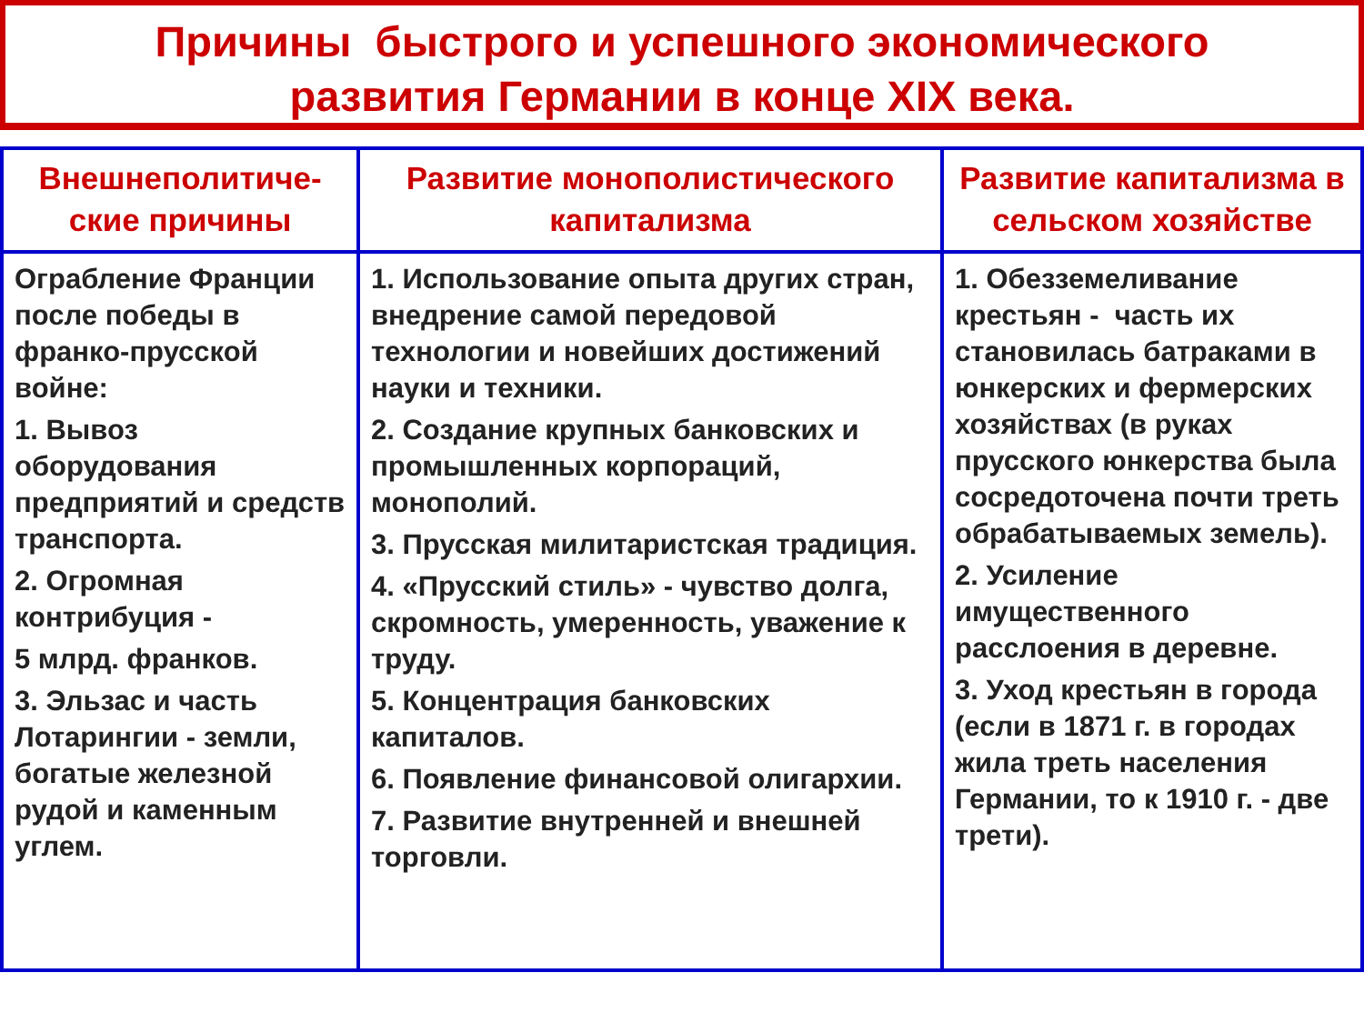Причины быстрого и успешного экономического
развития Германии в конце XIX века.
| Внешнеполитиче- ские причины | Развитие монополистического капитализма | Развитие капитализма в сельском хозяйстве |
| --- | --- | --- |
| Ограбление Франции после победы в франко-прусской войне: 1. Вывоз оборудования предприятий и средств транспорта. 2. Огромная контрибуция - 5 млрд. франков. 3. Эльзас и часть Лотарингии - земли, богатые железной рудой и каменным углем. | 1. Использование опыта других стран, внедрение самой передовой технологии и новейших достижений науки и техники. 2. Создание крупных банковских и промышленных корпораций, монополий. 3. Прусская милитаристская традиция. 4. «Прусский стиль» - чувство долга, скромность, умеренность, уважение к труду. 5. Концентрация банковских капиталов. 6. Появление финансовой олигархии. 7. Развитие внутренней и внешней торговли. | 1. Обезземеливание крестьян - часть их становилась батраками в юнкерских и фермерских хозяйствах (в руках прусского юнкерства была сосредоточена почти треть обрабатываемых земель). 2. Усиление имущественного расслоения в деревне. 3. Уход крестьян в города (если в 1871 г. в городах жила треть населения Германии, то к 1910 г. - две трети). |